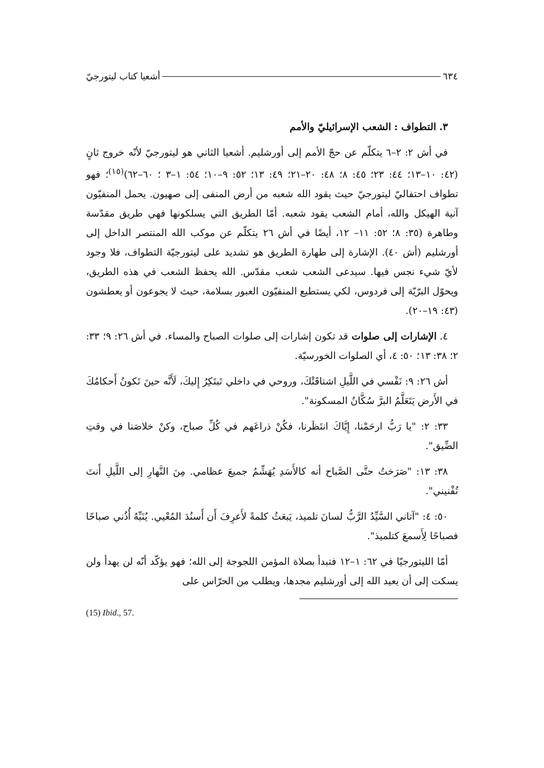٦٣٤ أشعيا كتاب ليتورجيّ
٣. التطواف : الشعب الإسرائيليّ والأمم
في أش ٢: ٢–٦ يتكلّم عن حجّ الأمم إلى أورشليم. أشعيا الثاني هو ليتورجيّ لأنّه خروج ثانٍ (٤٢: ١٠–١٣؛ ٤٤: ٢٣؛ ٤٥: ٨؛ ٤٨: ٢٠–٢١؛ ٤٩: ١٣؛ ٥٢: ٩–١٠؛ ٥٤: ١–٣ ؛ ٦٠–٦٢)<sup>(١٥)</sup>؛ فهو تطواف احتفاليّ ليتورجيّ حيث يقود الله شعبه من أرض المنفى إلى صهيون. يحمل المنفيّون آنية الهيكل والله، أمام الشعب يقود شعبه. أمّا الطريق التي يسلكونها فهي طريق مقدّسة وطاهرة (٣٥: ٨؛ ٥٢: ١١– ١٢، أيضًا في أش ٢٦ يتكلّم عن موكب الله المنتصر الداخل إلى أورشليم (أش ٤٠). الإشارة إلى طهارة الطريق هو تشديد على ليتورجيّة التطواف، فلا وجود لأيّ شيء نجس فيها. سيدعى الشعب شعب مقدّس. الله يحفظ الشعب في هذه الطريق، ويحوّل البرّيّة إلى فردوس، لكي يستطيع المنفيّون العبور بسلامة، حيث لا يجوعون أو يعطشون (٤٣: ١٩–٢٠).
٤. الإشارات إلى صلوات قد تكون إشارات إلى صلوات الصباح والمساء. في أش ٢٦: ٩؛ ٣٣: ٢؛ ٣٨: ١٣؛ ٥٠: ٤، أي الصلوات الخورسيّة.
أش ٢٦: ٩: نَفْسي في اللَّيلِ اشتاقَتْكَ، وروحي في داخلي تَبتَكِرُ إِليكَ، لَأَنَّه حينَ تَكونُ أَحكامُكَ في الأَرض يَتَعَلَّمُ البرَّ سُكَّانُ المسكونة".
٣٣: ٢: "يا رَبُّ ارحَمْنا، إِيَّاكَ انتَظَرنا، فكُنْ ذراعَهم في كُلِّ صباح، وكنْ خلاصَنا في وقتِ الضِّيق".
٣٨: ١٣: "صَرَختُ حتَّى الصَّباح أنه كالأَسَدِ يُهَشِّمُ جميعَ عظامي. مِنَ النَّهارِ إلى اللَّيلِ أَنتَ تُفْنيني".
٥٠: ٤: "آتاني السَّيِّدُ الرَّبُّ لسانَ تلميذ، يَبعَثُ كلمةً لأَعرِفَ أَن أَسنُدَ المُعْيي. يُنَبِّهُ أُذُني صباحًا فصباحًا لِأَسمعَ كتلميذ".
أمّا الليتورجيّا في ٦٢: ١–١٢ فتبدأ بصلاة المؤمن اللجوجة إلى الله؛ فهو يؤكّد أنّه لن يهدأ ولن يسكت إلى أن يعيد الله إلى أورشليم مجدها، ويطلب من الحرّاس على
(15) Ibid., 57.